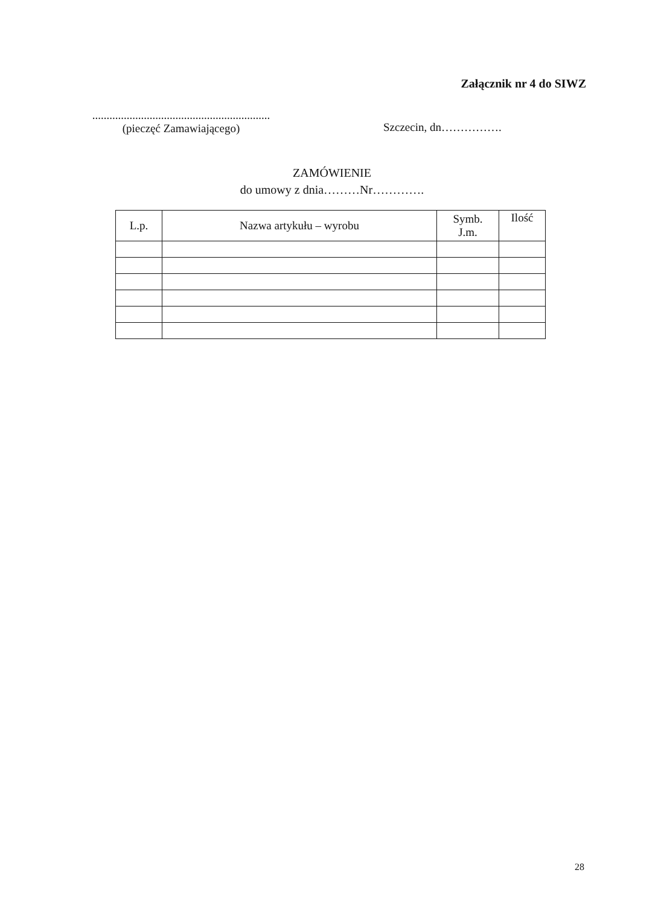Załącznik nr 4 do SIWZ
..............................................................
(pieczęć Zamawiającego)
Szczecin, dn…………….
ZAMÓWIENIE
do umowy z dnia………Nr………….
| L.p. | Nazwa artykułu – wyrobu | Symb. J.m. | Ilość |
| --- | --- | --- | --- |
28